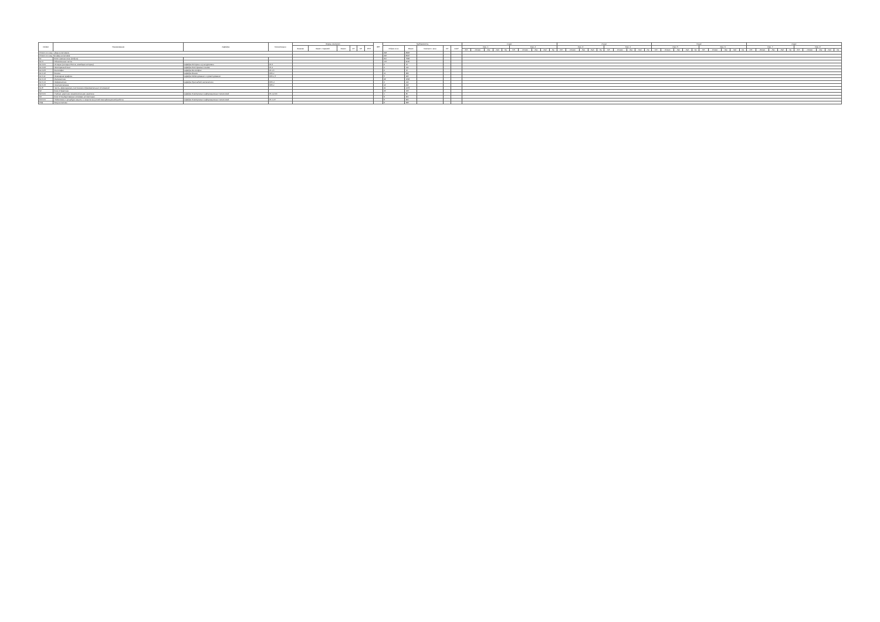| Индекс | Наименование | Кафедра | Компетенции | Формы контроля | | | | | | ЗЕТ | Трудоемкость | | | | | 1 курс | | | | | | | | | | 2 курс | | | | | | | | | | 3 курс | | | | | | | | | | 4 курс | | | | | | | | | |
| --- | --- | --- | --- | --- | --- | --- | --- | --- | --- | --- | --- | --- | --- | --- | --- | --- | --- | --- | --- | --- | --- | --- | --- | --- | --- | --- | --- | --- | --- | --- | --- | --- | --- | --- | --- | --- | --- | --- | --- | --- | --- | --- | --- | --- | --- | --- | --- | --- | --- | --- | --- | --- | --- | --- | --- |
| | | | | Экзамен | Зачет с оценкой | Зачет | КП | КР | РГР | | Объем в з.е. | Всего | Контакт. часы | СР | КнКР | Сем. 1 | | | | | Сем. 2 | | | | | Сем. 3 | | | | | Сем. 4 | | | | | Сем. 5 | | | | | Сем. 6 | | | | | Сем. 7 | | | | | Сем. 8 | | | | |
| | | | | | | | | | | | | | | | | З.Е. | Итого | Лек | Лаб | Пр | З.Е. | Итого | Лек | Лаб | Пр | З.Е. | Итого | Лек | Лаб | Пр | З.Е. | Итого | Лек | Лаб | Пр | З.Е. | Итого | Лек | Лаб | Пр | З.Е. | Итого | Лек | Лаб | Пр | З.Е. | Итого | Лек | Лаб | Пр | З.Е. | Итого | Лек | Лаб | Пр |
| Итого по плану с факультативами | | | | | | | | | | | 248 | 8928 | | | | | | | | | | | | | | | | | | | | | | | | | | | | | | | | | | | | | | | | | | | |
| Итого по плану без факультативов | | | | | | | | | | | 240 | 8640 | | | | | | | | | | | | | | | | | | | | | | | | | | | | | | | | | | | | | | | | | | | |
| Б1 | Блок 1.Дисциплины (модули) | | | | | | | | | | 211 | 7596 | | | | | | | | | | | | | | | | | | | | | | | | | | | | | | | | | | | | | | | | | | | |
| Б1.О | Обязательная часть | | | | | | | | | | 170 | 6120 | | | | | | | | | | | | | | | | | | | | | | | | | | | | | | | | | | | | | | | | | | | |
| Б1.О.01 | История (история России, всеобщая история) | кафедра Истории и культурологии | УК-5 | | | | | | | | 2 | 72 | | | | | | | | | | | | | | | | | | | | | | | | | | | | | | | | | | | | | | | | | | | |
| Б1.О.02 | Иностранный язык | кафедра Иностранных языков | УК-4 | | | | | | | | 4 | 144 | | | | | | | | | | | | | | | | | | | | | | | | | | | | | | | | | | | | | | | | | | | |
| Б1.О.05 | Философия | кафедра Философии | УК-1,5 | | | | | | | | 2 | 72 | | | | | | | | | | | | | | | | | | | | | | | | | | | | | | | | | | | | | | | | | | | |
| Б1.О.10 | Физика | кафедра Физики | ОПК-1 | | | | | | | | 11 | 396 | | | | | | | | | | | | | | | | | | | | | | | | | | | | | | | | | | | | | | | | | | | |
| Б1.О.11 | Инженерная графика | кафедра Моделирования и проектирования | ОПК-1,5 | | | | | | | | 5 | 180 | | | | | | | | | | | | | | | | | | | | | | | | | | | | | | | | | | | | | | | | | | | |
| Б1.О.13 | Математика | | | | | | | | | | 28 | 1008 | | | | | | | | | | | | | | | | | | | | | | | | | | | | | | | | | | | | | | | | | | | |
| Б1.О.14 | Информатика | кафедра Прикладной математики | ОПК-4 | | | | | | | | 4 | 144 | | | | | | | | | | | | | | | | | | | | | | | | | | | | | | | | | | | | | | | | | | | |
| Б1.О.15 | Электротехника | | ОПК-1 | | | | | | | | 12 | 432 | | | | | | | | | | | | | | | | | | | | | | | | | | | | | | | | | | | | | | | | | | | |
| Б1.В | Часть, формируемая участниками образовательных отношений | | | | | | | | | | 41 | 1476 | | | | | | | | | | | | | | | | | | | | | | | | | | | | | | | | | | | | | | | | | | | |
| Б2 | Блок 2.Практика | | | | | | | | | | 20 | 720 | | | | | | | | | | | | | | | | | | | | | | | | | | | | | | | | | | | | | | | | | | | |
| Б2.О.01 | Учебная практика: ознакомительная практика | кафедра Электронных информационных технологий | УК-1,2,3,6 | | | | | | | | 1 | 36 | | | | | | | | | | | | | | | | | | | | | | | | | | | | | | | | | | | | | | | | | | | |
| Б3 | Блок 3.Государственная итоговая аттестация | | | | | | | | | | 9 | 324 | | | | | | | | | | | | | | | | | | | | | | | | | | | | | | | | | | | | | | | | | | | |
| Б3.О.01 | Подготовка к процедуре защиты и защита выпускной квалификационной работы | кафедра Электронных информационных технологий | УК-1-10 | | | | | | | | 9 | 324 | | | | | | | | | | | | | | | | | | | | | | | | | | | | | | | | | | | | | | | | | | | |
| ФТД | Факультативы | | | | | | | | | | 8 | 288 | | | | | | | | | | | | | | | | | | | | | | | | | | | | | | | | | | | | | | | | | | | |